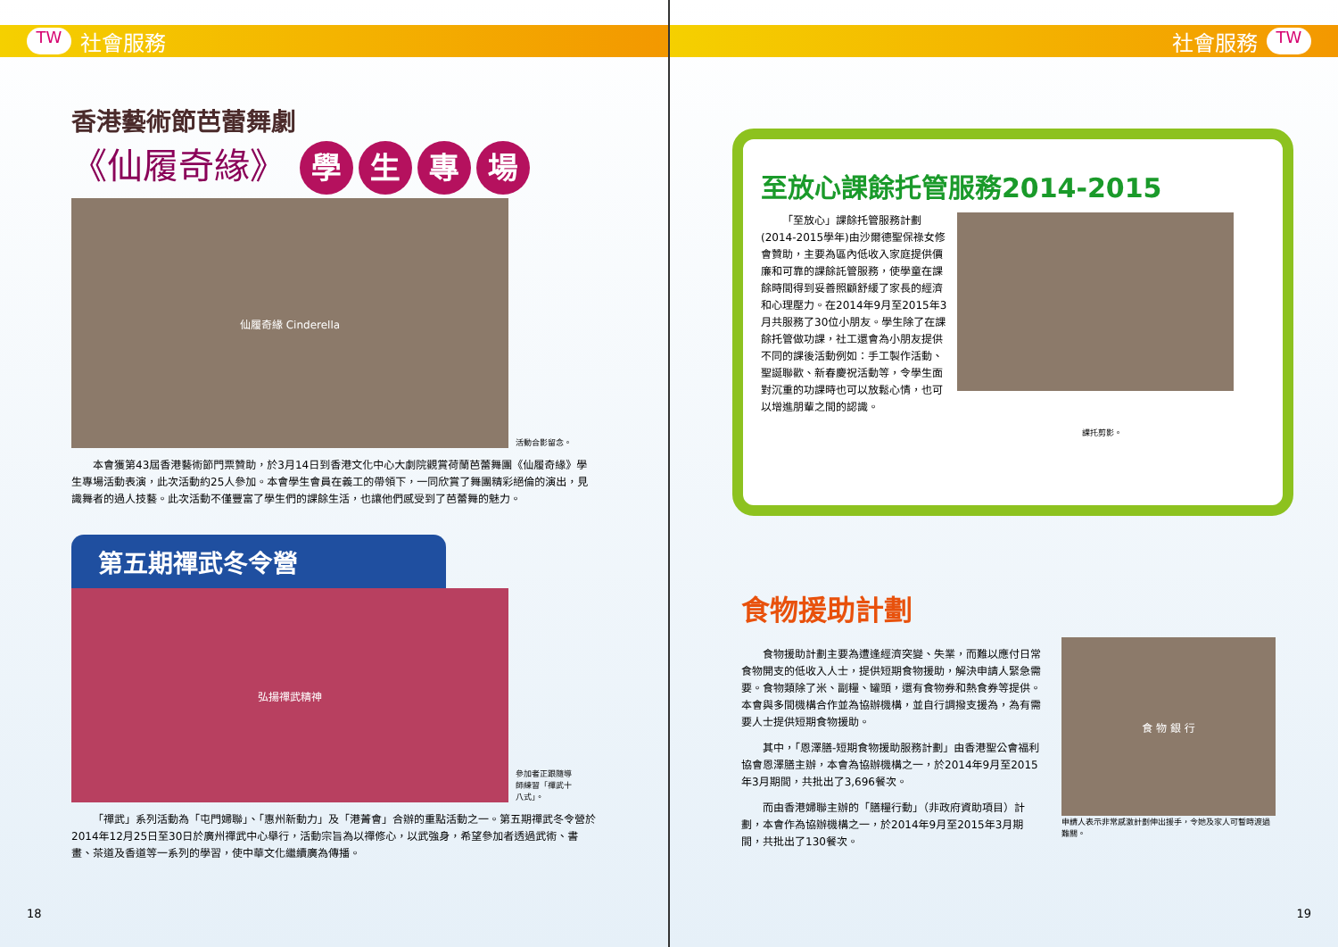TW 社會服務
香港藝術節芭蕾舞劇
《仙履奇緣》 學生專場
仙履奇緣 Cinderella
活動合影留念。
本會獲第43屆香港藝術節門票贊助，於3月14日到香港文化中心大劇院觀賞荷蘭芭蕾舞團《仙履奇緣》學生專場活動表演，此次活動約25人參加。本會學生會員在義工的帶領下，一同欣賞了舞團精彩絕倫的演出，見識舞者的過人技藝。此次活動不僅豐富了學生們的課餘生活，也讓他們感受到了芭蕾舞的魅力。
第五期禪武冬令營
弘揚禪武精神
參加者正跟隨導師練習「禪武十八式」。
「禪武」系列活動為「屯門婦聯」、「惠州新動力」及「港菁會」合辦的重點活動之一。第五期禪武冬令營於2014年12月25日至30日於廣州禪武中心舉行，活動宗旨為以禪修心，以武強身，希望參加者透過武術、書畫、茶道及香道等一系列的學習，使中華文化繼續廣為傳播。
18
社會服務 TW
至放心課餘托管服務2014-2015
「至放心」課餘托管服務計劃(2014-2015學年)由沙爾德聖保祿女修會贊助，主要為區內低收入家庭提供價廉和可靠的課餘託管服務，使學童在課餘時間得到妥善照顧舒緩了家長的經濟和心理壓力。在2014年9月至2015年3月共服務了30位小朋友。學生除了在課餘托管做功課，社工還會為小朋友提供不同的課後活動例如：手工製作活動、聖誕聯歡、新春慶祝活動等，令學生面對沉重的功課時也可以放鬆心情，也可以增進朋輩之間的認識。
課托剪影。
食物援助計劃
食物援助計劃主要為遭逢經濟突變、失業，而難以應付日常食物開支的低收入人士，提供短期食物援助，解決申請人緊急需要。食物類除了米、副糧、罐頭，還有食物券和熱食券等提供。本會與多間機構合作並為協辦機構，並自行調撥支援為，為有需要人士提供短期食物援助。
其中，「恩澤膳-短期食物援助服務計劃」由香港聖公會福利協會恩澤膳主辦，本會為協辦機構之一，於2014年9月至2015年3月期間，共批出了3,696餐次。
而由香港婦聯主辦的「膳糧行動」（非政府資助項目）計劃，本會作為協辦機構之一，於2014年9月至2015年3月期間，共批出了130餐次。
食 物 銀 行
申請人表示非常感激計劃伸出援手，令她及家人可暫時渡過難關。
19